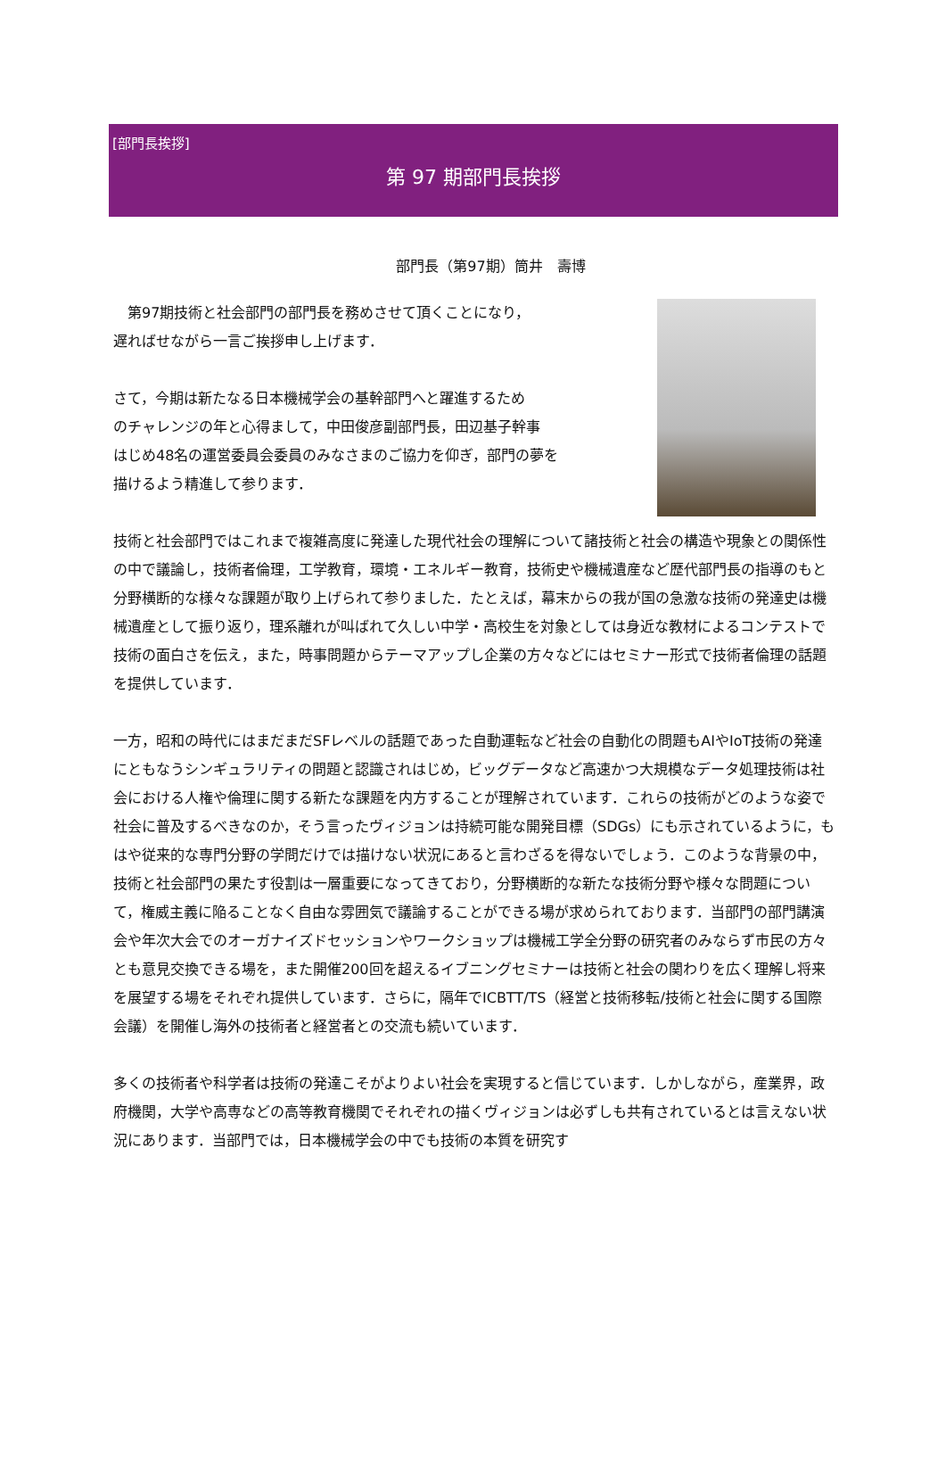[部門長挨拶]
第 97 期部門長挨拶
部門長（第97期）筒井　壽博
　第97期技術と社会部門の部門長を務めさせて頂くことになり，
遅ればせながら一言ご挨拶申し上げます．
さて，今期は新たなる日本機械学会の基幹部門へと躍進するため
のチャレンジの年と心得まして，中田俊彦副部門長，田辺基子幹事
はじめ48名の運営委員会委員のみなさまのご協力を仰ぎ，部門の夢を
描けるよう精進して参ります．
技術と社会部門ではこれまで複雑高度に発達した現代社会の理解について諸技術と社会の構造や現象との関係性の中で議論し，技術者倫理，工学教育，環境・エネルギー教育，技術史や機械遺産など歴代部門長の指導のもと分野横断的な様々な課題が取り上げられて参りました．たとえば，幕末からの我が国の急激な技術の発達史は機械遺産として振り返り，理系離れが叫ばれて久しい中学・高校生を対象としては身近な教材によるコンテストで技術の面白さを伝え，また，時事問題からテーマアップし企業の方々などにはセミナー形式で技術者倫理の話題を提供しています．
一方，昭和の時代にはまだまだSFレベルの話題であった自動運転など社会の自動化の問題もAIやIoT技術の発達にともなうシンギュラリティの問題と認識されはじめ，ビッグデータなど高速かつ大規模なデータ処理技術は社会における人権や倫理に関する新たな課題を内方することが理解されています．これらの技術がどのような姿で社会に普及するべきなのか，そう言ったヴィジョンは持続可能な開発目標（SDGs）にも示されているように，もはや従来的な専門分野の学問だけでは描けない状況にあると言わざるを得ないでしょう．このような背景の中，技術と社会部門の果たす役割は一層重要になってきており，分野横断的な新たな技術分野や様々な問題について，権威主義に陥ることなく自由な雰囲気で議論することができる場が求められております．当部門の部門講演会や年次大会でのオーガナイズドセッションやワークショップは機械工学全分野の研究者のみならず市民の方々とも意見交換できる場を，また開催200回を超えるイブニングセミナーは技術と社会の関わりを広く理解し将来を展望する場をそれぞれ提供しています．さらに，隔年でICBTT/TS（経営と技術移転/技術と社会に関する国際会議）を開催し海外の技術者と経営者との交流も続いています．
多くの技術者や科学者は技術の発達こそがよりよい社会を実現すると信じています．しかしながら，産業界，政府機関，大学や高専などの高等教育機関でそれぞれの描くヴィジョンは必ずしも共有されているとは言えない状況にあります．当部門では，日本機械学会の中でも技術の本質を研究す